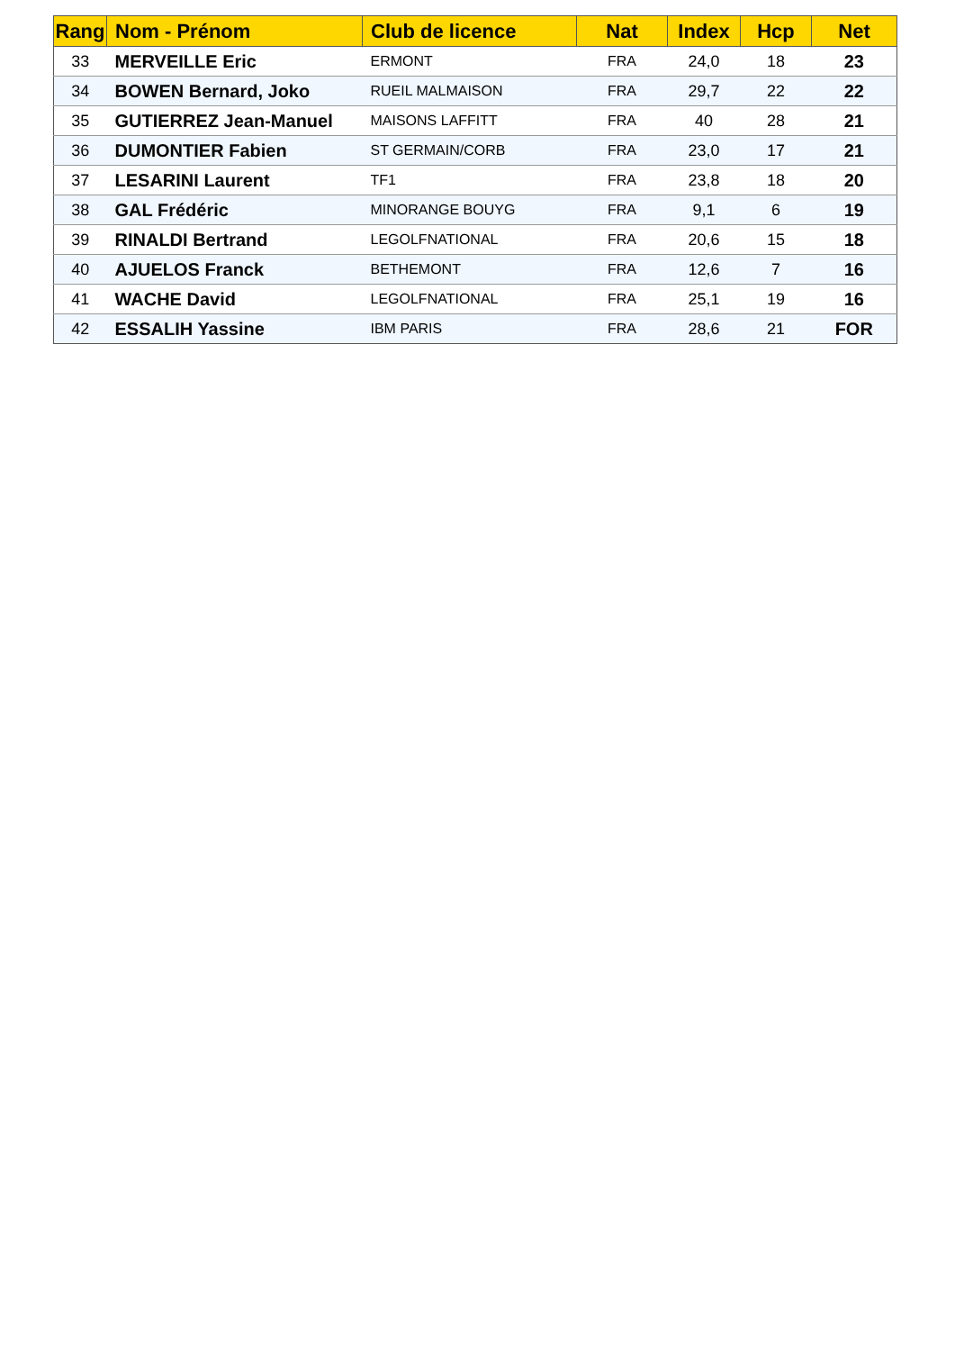| Rang | Nom - Prénom | Club de licence | Nat | Index | Hcp | Net |
| --- | --- | --- | --- | --- | --- | --- |
| 33 | MERVEILLE Eric | ERMONT | FRA | 24,0 | 18 | 23 |
| 34 | BOWEN Bernard, Joko | RUEIL MALMAISON | FRA | 29,7 | 22 | 22 |
| 35 | GUTIERREZ Jean-Manuel | MAISONS LAFFITT | FRA | 40 | 28 | 21 |
| 36 | DUMONTIER Fabien | ST GERMAIN/CORB | FRA | 23,0 | 17 | 21 |
| 37 | LESARINI Laurent | TF1 | FRA | 23,8 | 18 | 20 |
| 38 | GAL Frédéric | MINORANGE BOUYG | FRA | 9,1 | 6 | 19 |
| 39 | RINALDI Bertrand | LEGOLFNATIONAL | FRA | 20,6 | 15 | 18 |
| 40 | AJUELOS Franck | BETHEMONT | FRA | 12,6 | 7 | 16 |
| 41 | WACHE David | LEGOLFNATIONAL | FRA | 25,1 | 19 | 16 |
| 42 | ESSALIH Yassine | IBM PARIS | FRA | 28,6 | 21 | FOR |